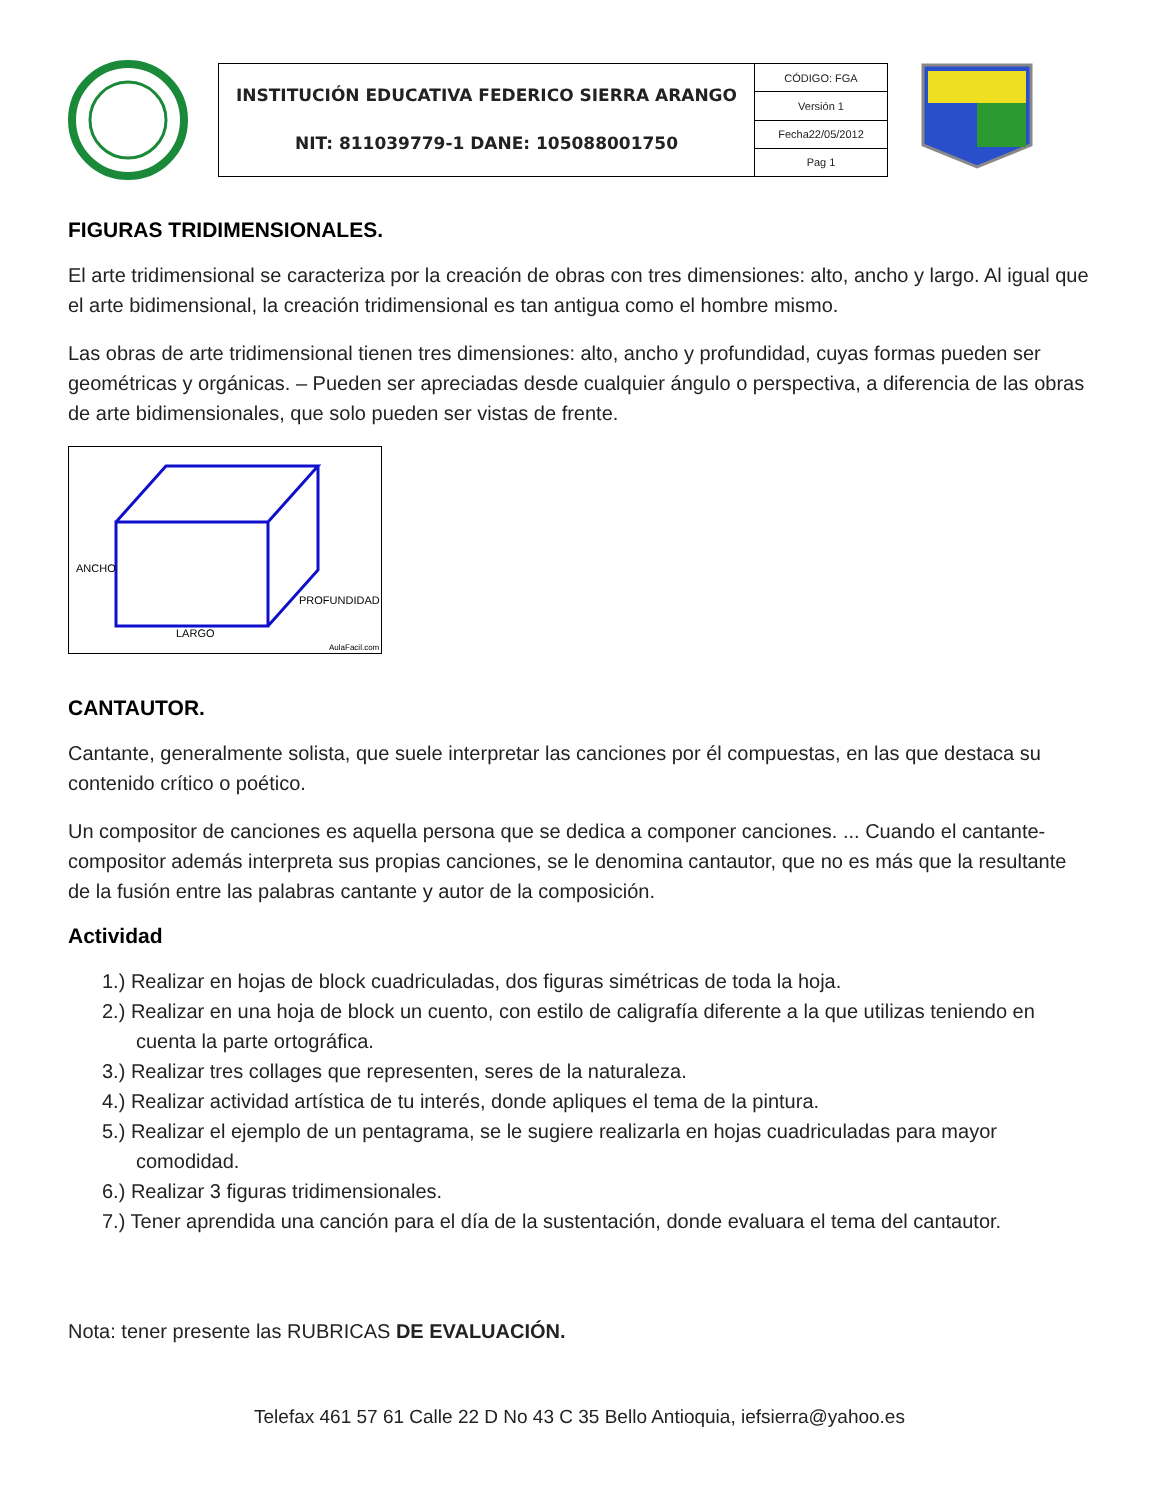| INSTITUCIÓN EDUCATIVA FEDERICO SIERRA ARANGO NIT: 811039779-1 DANE: 105088001750 | CÓDIGO: FGA |
| | Versión 1 |
| | Fecha22/05/2012 |
| | Pag 1 |
FIGURAS TRIDIMENSIONALES.
El arte tridimensional se caracteriza por la creación de obras con tres dimensiones: alto, ancho y largo. Al igual que el arte bidimensional, la creación tridimensional es tan antigua como el hombre mismo.
Las obras de arte tridimensional tienen tres dimensiones: alto, ancho y profundidad, cuyas formas pueden ser geométricas y orgánicas. – Pueden ser apreciadas desde cualquier ángulo o perspectiva, a diferencia de las obras de arte bidimensionales, que solo pueden ser vistas de frente.
ANCHO
PROFUNDIDAD
LARGO
AulaFacil.com
CANTAUTOR.
Cantante, generalmente solista, que suele interpretar las canciones por él compuestas, en las que destaca su contenido crítico o poético.
Un compositor de canciones es aquella persona que se dedica a componer canciones. ... Cuando el cantante-compositor además interpreta sus propias canciones, se le denomina cantautor, que no es más que la resultante de la fusión entre las palabras cantante y autor de la composición.
Actividad
1.) Realizar en hojas de block cuadriculadas, dos figuras simétricas de toda la hoja.
2.) Realizar en una hoja de block un cuento, con estilo de caligrafía diferente a la que utilizas teniendo en cuenta la parte ortográfica.
3.) Realizar tres collages que representen, seres de la naturaleza.
4.) Realizar actividad artística de tu interés, donde apliques el tema de la pintura.
5.) Realizar el ejemplo de un pentagrama, se le sugiere realizarla en hojas cuadriculadas para mayor comodidad.
6.) Realizar 3 figuras tridimensionales.
7.) Tener aprendida una canción para el día de la sustentación, donde evaluara el tema del cantautor.
Nota: tener presente las RUBRICAS DE EVALUACIÓN.
Telefax 461 57 61 Calle 22 D No 43 C 35 Bello Antioquia, iefsierra@yahoo.es